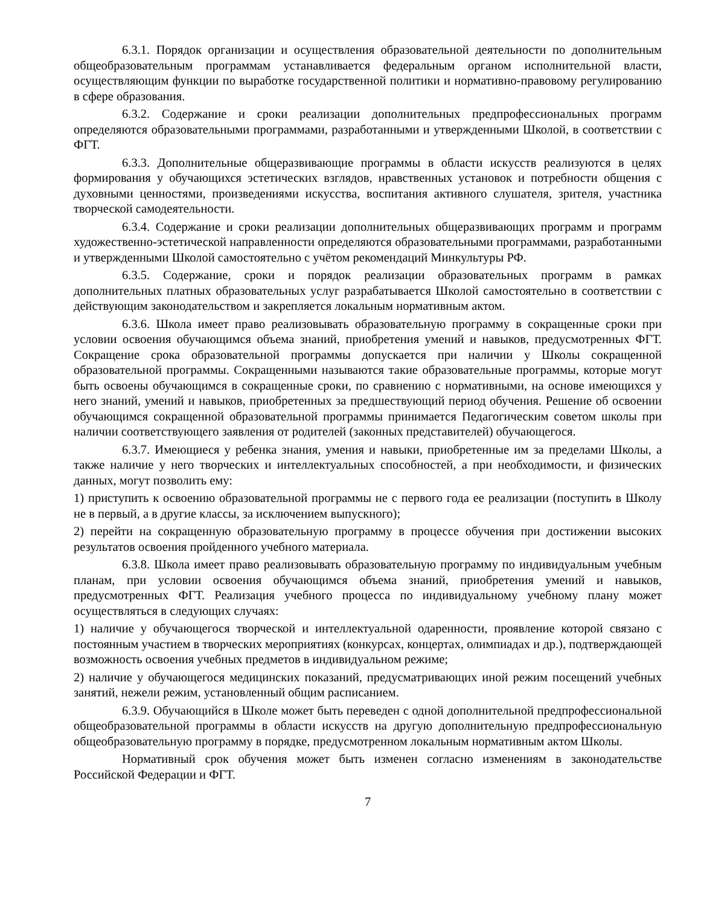6.3.1. Порядок организации и осуществления образовательной деятельности по дополнительным общеобразовательным программам устанавливается федеральным органом исполнительной власти, осуществляющим функции по выработке государственной политики и нормативно-правовому регулированию в сфере образования.
6.3.2. Содержание и сроки реализации дополнительных предпрофессиональных программ определяются образовательными программами, разработанными и утвержденными Школой, в соответствии с ФГТ.
6.3.3. Дополнительные общеразвивающие программы в области искусств реализуются в целях формирования у обучающихся эстетических взглядов, нравственных установок и потребности общения с духовными ценностями, произведениями искусства, воспитания активного слушателя, зрителя, участника творческой самодеятельности.
6.3.4. Содержание и сроки реализации дополнительных общеразвивающих программ и программ художественно-эстетической направленности определяются образовательными программами, разработанными и утвержденными Школой самостоятельно с учётом рекомендаций Минкультуры РФ.
6.3.5. Содержание, сроки и порядок реализации образовательных программ в рамках дополнительных платных образовательных услуг разрабатывается Школой самостоятельно в соответствии с действующим законодательством и закрепляется локальным нормативным актом.
6.3.6. Школа имеет право реализовывать образовательную программу в сокращенные сроки при условии освоения обучающимся объема знаний, приобретения умений и навыков, предусмотренных ФГТ. Сокращение срока образовательной программы допускается при наличии у Школы сокращенной образовательной программы. Сокращенными называются такие образовательные программы, которые могут быть освоены обучающимся в сокращенные сроки, по сравнению с нормативными, на основе имеющихся у него знаний, умений и навыков, приобретенных за предшествующий период обучения. Решение об освоении обучающимся сокращенной образовательной программы принимается Педагогическим советом школы при наличии соответствующего заявления от родителей (законных представителей) обучающегося.
6.3.7. Имеющиеся у ребенка знания, умения и навыки, приобретенные им за пределами Школы, а также наличие у него творческих и интеллектуальных способностей, а при необходимости, и физических данных, могут позволить ему:
1) приступить к освоению образовательной программы не с первого года ее реализации (поступить в Школу не в первый, а в другие классы, за исключением выпускного);
2) перейти на сокращенную образовательную программу в процессе обучения при достижении высоких результатов освоения пройденного учебного материала.
6.3.8. Школа имеет право реализовывать образовательную программу по индивидуальным учебным планам, при условии освоения обучающимся объема знаний, приобретения умений и навыков, предусмотренных ФГТ. Реализация учебного процесса по индивидуальному учебному плану может осуществляться в следующих случаях:
1) наличие у обучающегося творческой и интеллектуальной одаренности, проявление которой связано с постоянным участием в творческих мероприятиях (конкурсах, концертах, олимпиадах и др.), подтверждающей возможность освоения учебных предметов в индивидуальном режиме;
2) наличие у обучающегося медицинских показаний, предусматривающих иной режим посещений учебных занятий, нежели режим, установленный общим расписанием.
6.3.9. Обучающийся в Школе может быть переведен с одной дополнительной предпрофессиональной общеобразовательной программы в области искусств на другую дополнительную предпрофессиональную общеобразовательную программу в порядке, предусмотренном локальным нормативным актом Школы.
Нормативный срок обучения может быть изменен согласно изменениям в законодательстве Российской Федерации и ФГТ.
7